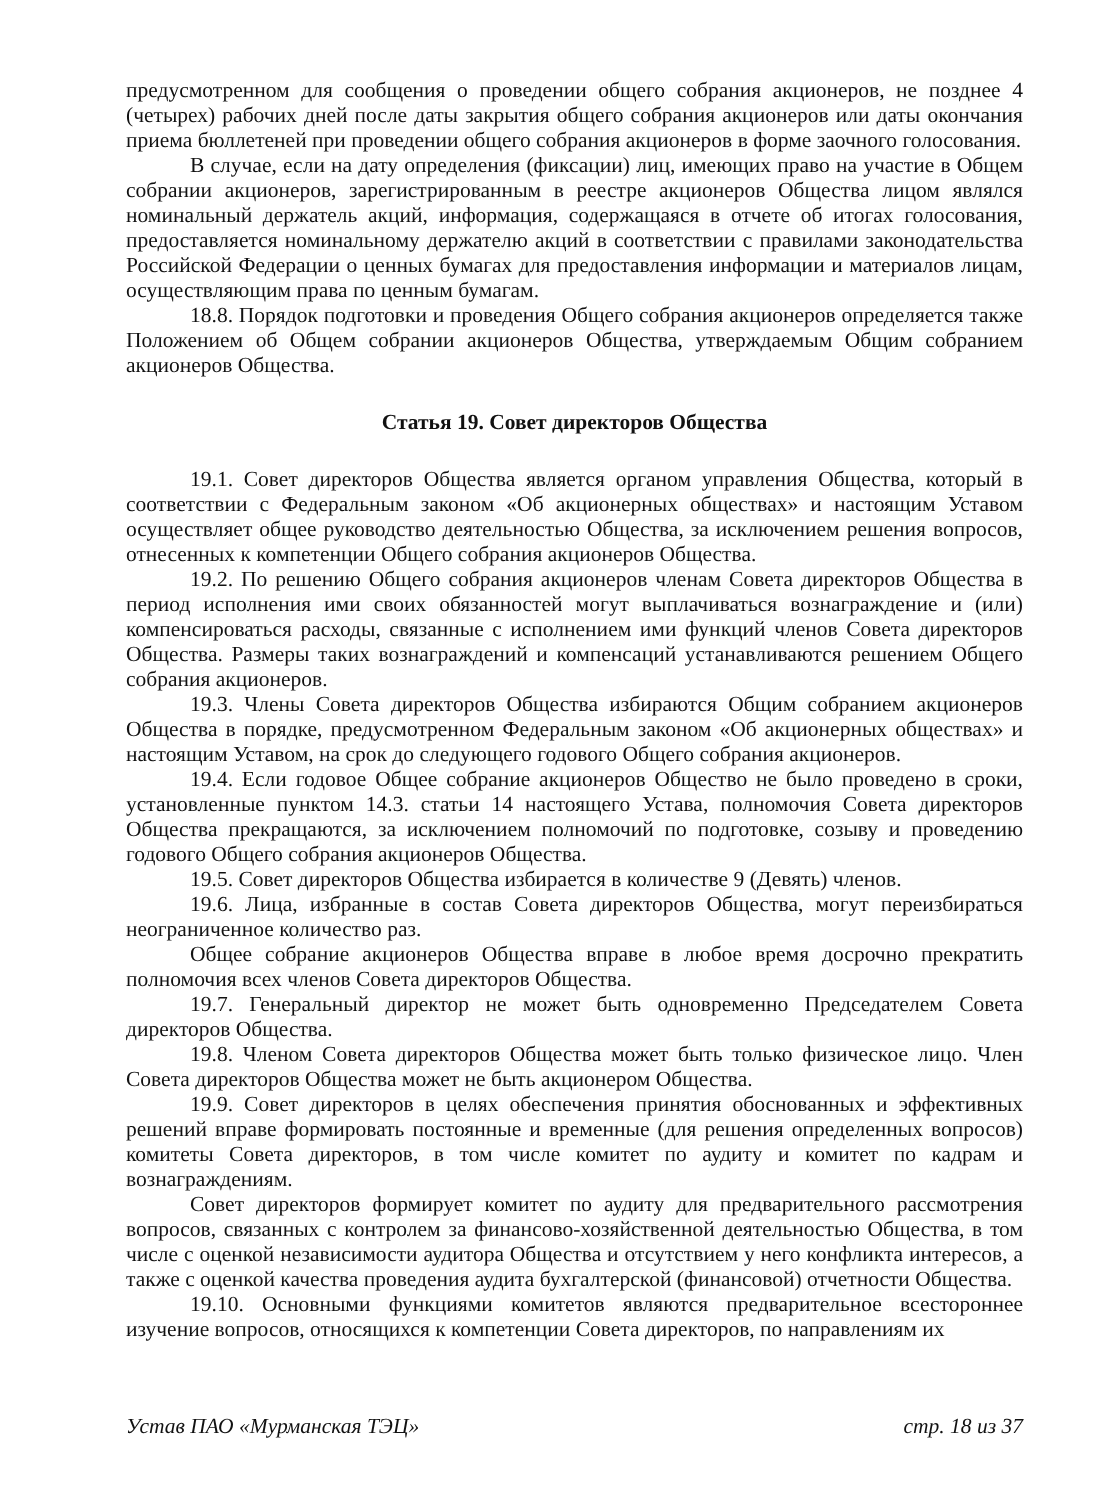предусмотренном для сообщения о проведении общего собрания акционеров, не позднее 4 (четырех) рабочих дней после даты закрытия общего собрания акционеров или даты окончания приема бюллетеней при проведении общего собрания акционеров в форме заочного голосования.
В случае, если на дату определения (фиксации) лиц, имеющих право на участие в Общем собрании акционеров, зарегистрированным в реестре акционеров Общества лицом являлся номинальный держатель акций, информация, содержащаяся в отчете об итогах голосования, предоставляется номинальному держателю акций в соответствии с правилами законодательства Российской Федерации о ценных бумагах для предоставления информации и материалов лицам, осуществляющим права по ценным бумагам.
18.8. Порядок подготовки и проведения Общего собрания акционеров определяется также Положением об Общем собрании акционеров Общества, утверждаемым Общим собранием акционеров Общества.
Статья 19. Совет директоров Общества
19.1. Совет директоров Общества является органом управления Общества, который в соответствии с Федеральным законом «Об акционерных обществах» и настоящим Уставом осуществляет общее руководство деятельностью Общества, за исключением решения вопросов, отнесенных к компетенции Общего собрания акционеров Общества.
19.2. По решению Общего собрания акционеров членам Совета директоров Общества в период исполнения ими своих обязанностей могут выплачиваться вознаграждение и (или) компенсироваться расходы, связанные с исполнением ими функций членов Совета директоров Общества. Размеры таких вознаграждений и компенсаций устанавливаются решением Общего собрания акционеров.
19.3. Члены Совета директоров Общества избираются Общим собранием акционеров Общества в порядке, предусмотренном Федеральным законом «Об акционерных обществах» и настоящим Уставом, на срок до следующего годового Общего собрания акционеров.
19.4. Если годовое Общее собрание акционеров Общество не было проведено в сроки, установленные пунктом 14.3. статьи 14 настоящего Устава, полномочия Совета директоров Общества прекращаются, за исключением полномочий по подготовке, созыву и проведению годового Общего собрания акционеров Общества.
19.5. Совет директоров Общества избирается в количестве 9 (Девять) членов.
19.6. Лица, избранные в состав Совета директоров Общества, могут переизбираться неограниченное количество раз.
Общее собрание акционеров Общества вправе в любое время досрочно прекратить полномочия всех членов Совета директоров Общества.
19.7. Генеральный директор не может быть одновременно Председателем Совета директоров Общества.
19.8. Членом Совета директоров Общества может быть только физическое лицо. Член Совета директоров Общества может не быть акционером Общества.
19.9. Совет директоров в целях обеспечения принятия обоснованных и эффективных решений вправе формировать постоянные и временные (для решения определенных вопросов) комитеты Совета директоров, в том числе комитет по аудиту и комитет по кадрам и вознаграждениям.
Совет директоров формирует комитет по аудиту для предварительного рассмотрения вопросов, связанных с контролем за финансово-хозяйственной деятельностью Общества, в том числе с оценкой независимости аудитора Общества и отсутствием у него конфликта интересов, а также с оценкой качества проведения аудита бухгалтерской (финансовой) отчетности Общества.
19.10. Основными функциями комитетов являются предварительное всестороннее изучение вопросов, относящихся к компетенции Совета директоров, по направлениям их
Устав ПАО «Мурманская ТЭЦ» стр. 18 из 37